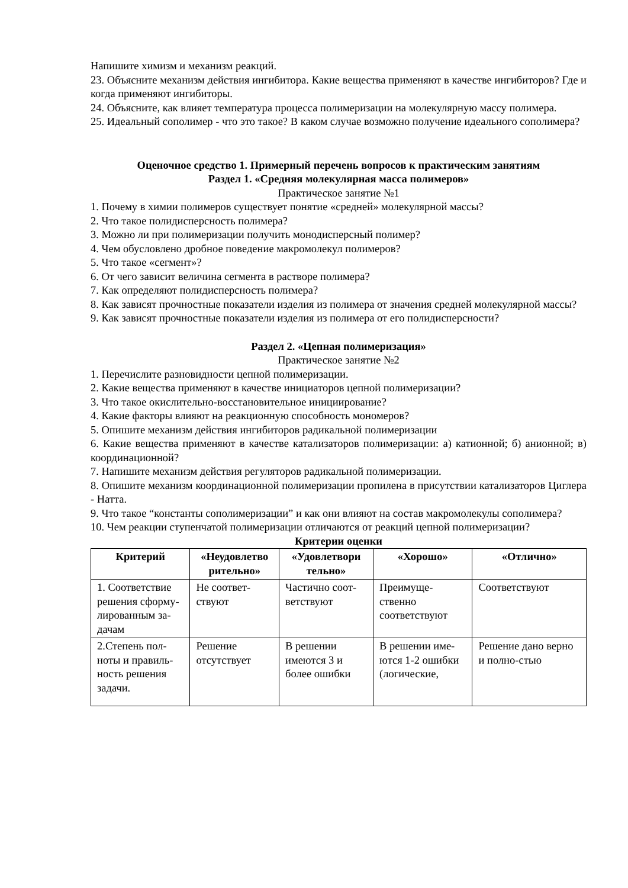Напишите химизм и механизм реакций.
23. Объясните механизм действия ингибитора. Какие вещества применяют в качестве ингибиторов? Где и когда применяют ингибиторы.
24. Объясните, как влияет температура процесса полимеризации на молекулярную массу полимера.
25. Идеальный сополимер - что это такое? В каком случае возможно получение идеального сополимера?
Оценочное средство 1. Примерный перечень вопросов к практическим занятиям
Раздел 1. «Средняя молекулярная масса полимеров»
Практическое занятие №1
1. Почему в химии полимеров существует понятие «средней» молекулярной массы?
2. Что такое полидисперсность полимера?
3. Можно ли при полимеризации получить монодисперсный полимер?
4. Чем обусловлено дробное поведение макромолекул полимеров?
5. Что такое «сегмент»?
6. От чего зависит величина сегмента в растворе полимера?
7. Как определяют полидисперсность полимера?
8. Как зависят прочностные показатели изделия из полимера от значения средней молекулярной массы?
9. Как зависят прочностные показатели изделия из полимера от его полидисперсности?
Раздел 2. «Цепная полимеризация»
Практическое занятие №2
1. Перечислите разновидности цепной полимеризации.
2. Какие вещества применяют в качестве инициаторов цепной полимеризации?
3. Что такое окислительно-восстановительное инициирование?
4. Какие факторы влияют на реакционную способность мономеров?
5. Опишите механизм действия ингибиторов радикальной полимеризации
6. Какие вещества применяют в качестве катализаторов полимеризации: а) катионной; б) анионной; в) координационной?
7. Напишите механизм действия регуляторов радикальной полимеризации.
8. Опишите механизм координационной полимеризации пропилена в присутствии катализаторов Циглера - Натта.
9. Что такое “константы сополимеризации” и как они влияют на состав макромолекулы сополимера?
10. Чем реакции ступенчатой полимеризации отличаются от реакций цепной полимеризации?
Критерии оценки
| Критерий | «Неудовлетво рительно» | «Удовлетвори тельно» | «Хорошо» | «Отлично» |
| --- | --- | --- | --- | --- |
| 1. Соответствие решения сформу-лированным за-дачам | Не соответ-ствуют | Частично соот-ветствуют | Преимуще-ственно соответствуют | Соответствуют |
| 2.Степень пол-ноты и правиль-ность решения задачи. | Решение отсутствует | В решении имеются 3 и более ошибки | В решении име-ются 1-2 ошибки (логические, | Решение дано верно и полно-стью |